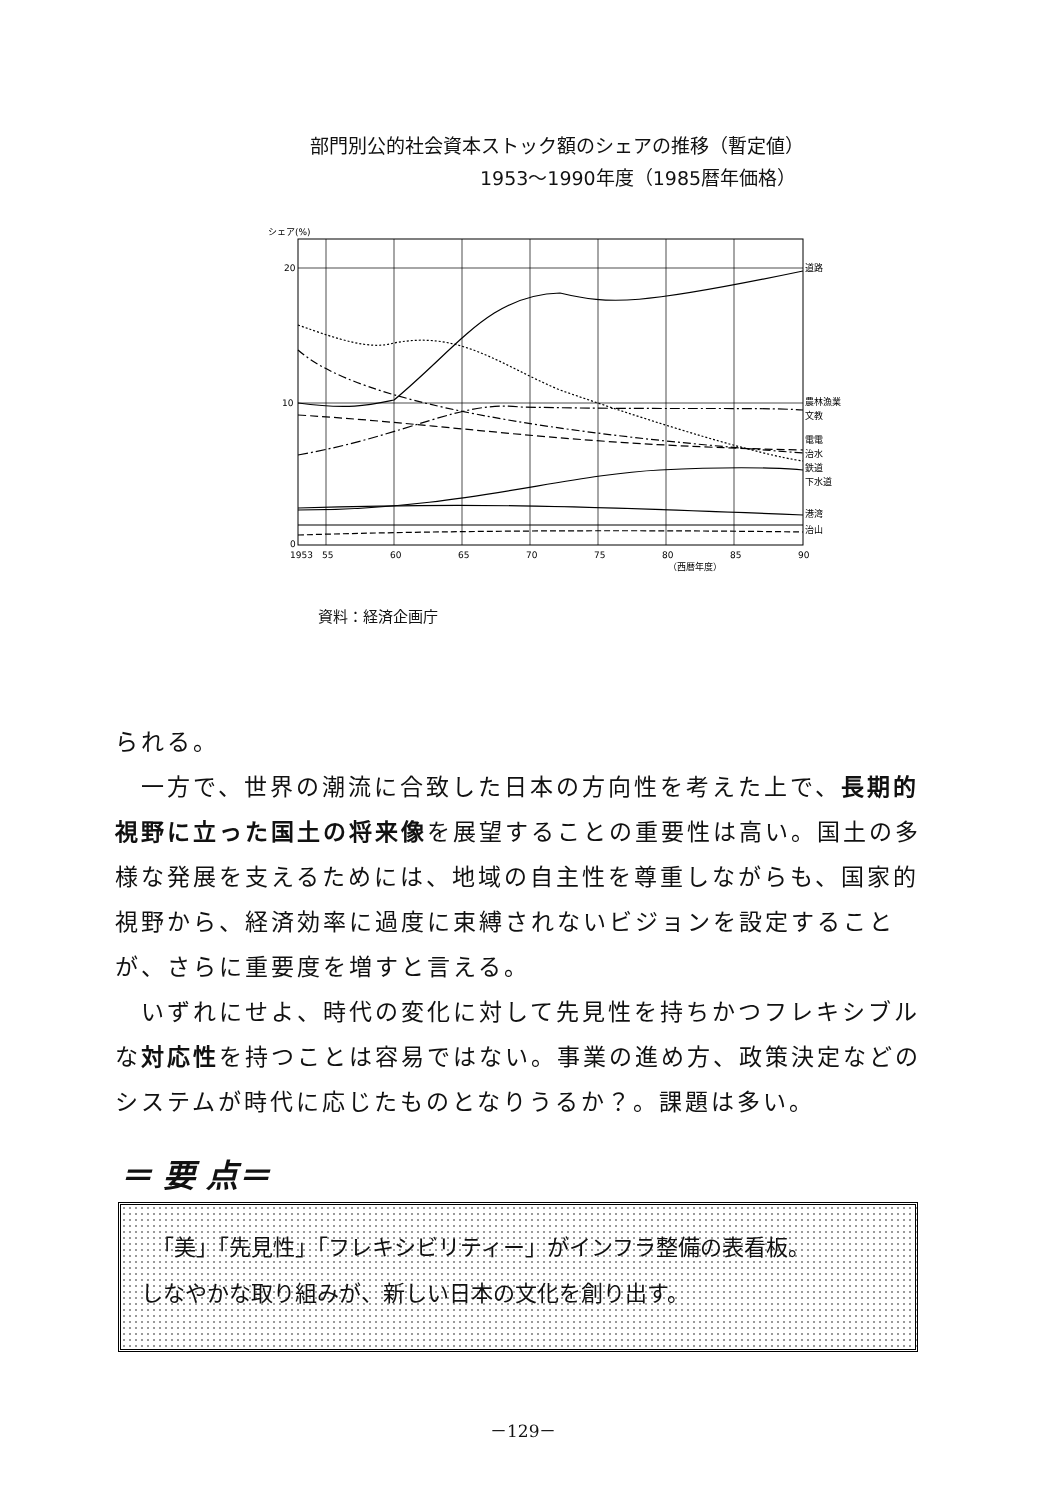部門別公的社会資本ストック額のシェアの推移（暫定値）
1953～1990年度（1985暦年価格）
シェア(%)
20
10
0
道路
農林漁業
文教
電電
治水
鉄道
下水道
港湾
治山
1953
55
60
65
70
75
80
85
90
（西暦年度）
資料：経済企画庁
られる。
　一方で、世界の潮流に合致した日本の方向性を考えた上で、長期的視野に立った国土の将来像を展望することの重要性は高い。国土の多様な発展を支えるためには、地域の自主性を尊重しながらも、国家的視野から、経済効率に過度に束縛されないビジョンを設定することが、さらに重要度を増すと言える。
　いずれにせよ、時代の変化に対して先見性を持ちかつフレキシブルな対応性を持つことは容易ではない。事業の進め方、政策決定などのシステムが時代に応じたものとなりうるか？。課題は多い。
＝ 要 点＝
　「美」「先見性」「フレキシビリティー」がインフラ整備の表看板。
しなやかな取り組みが、新しい日本の文化を創り出す。
－129－